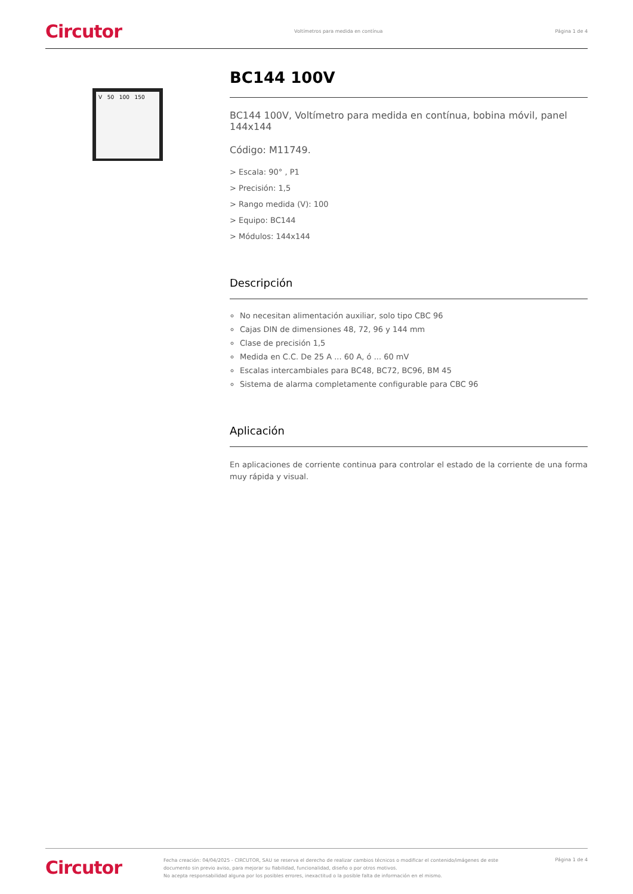Circutor Voltímetros para medida en contínua Página 1 de 4
V 50 100 150
BC144 100V
BC144 100V, Voltímetro para medida en contínua, bobina móvil, panel 144x144
Código: M11749.
> Escala: 90° , P1
> Precisión: 1,5
> Rango medida (V): 100
> Equipo: BC144
> Módulos: 144x144
Descripción
No necesitan alimentación auxiliar, solo tipo CBC 96
Cajas DIN de dimensiones 48, 72, 96 y 144 mm
Clase de precisión 1,5
Medida en C.C. De 25 A ... 60 A, ó ... 60 mV
Escalas intercambiales para BC48, BC72, BC96, BM 45
Sistema de alarma completamente configurable para CBC 96
Aplicación
En aplicaciones de corriente continua para controlar el estado de la corriente de una forma muy rápida y visual.
Circutor Fecha creación: 04/04/2025 - CIRCUTOR, SAU se reserva el derecho de realizar cambios técnicos o modificar el contenido/imágenes de este documento sin previo aviso, para mejorar su fiabilidad, funcionalidad, diseño o por otros motivos.
No acepta responsabilidad alguna por los posibles errores, inexactitud o la posible falta de información en el mismo. Página 1 de 4